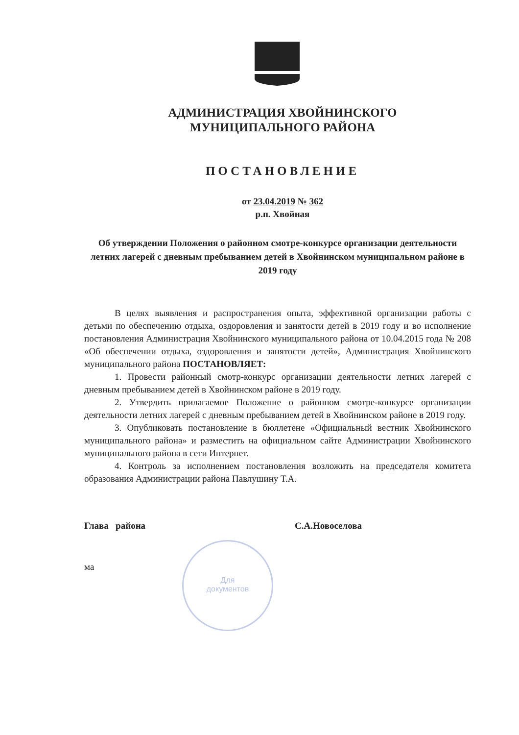Для
документов
АДМИНИСТРАЦИЯ ХВОЙНИНСКОГО
МУНИЦИПАЛЬНОГО РАЙОНА
ПОСТАНОВЛЕНИЕ
от 23.04.2019 № 362
р.п. Хвойная
Об утверждении Положения о районном смотре-конкурсе организации деятельности летних лагерей с дневным пребыванием детей в Хвойнинском муниципальном районе в 2019 году
В целях выявления и распространения опыта, эффективной организации работы с детьми по обеспечению отдыха, оздоровления и занятости детей в 2019 году и во исполнение постановления Администрация Хвойнинского муниципального района от 10.04.2015 года № 208 «Об обеспечении отдыха, оздоровления и занятости детей», Администрация Хвойнинского муниципального района ПОСТАНОВЛЯЕТ:
1. Провести районный смотр-конкурс организации деятельности летних лагерей с дневным пребыванием детей в Хвойнинском районе в 2019 году.
2. Утвердить прилагаемое Положение о районном смотре-конкурсе организации деятельности летних лагерей с дневным пребыванием детей в Хвойнинском районе в 2019 году.
3. Опубликовать постановление в бюллетене «Официальный вестник Хвойнинского муниципального района» и разместить на официальном сайте Администрации Хвойнинского муниципального района в сети Интернет.
4. Контроль за исполнением постановления возложить на председателя комитета образования Администрации района Павлушину Т.А.
Глава района С.А.Новоселова
ма